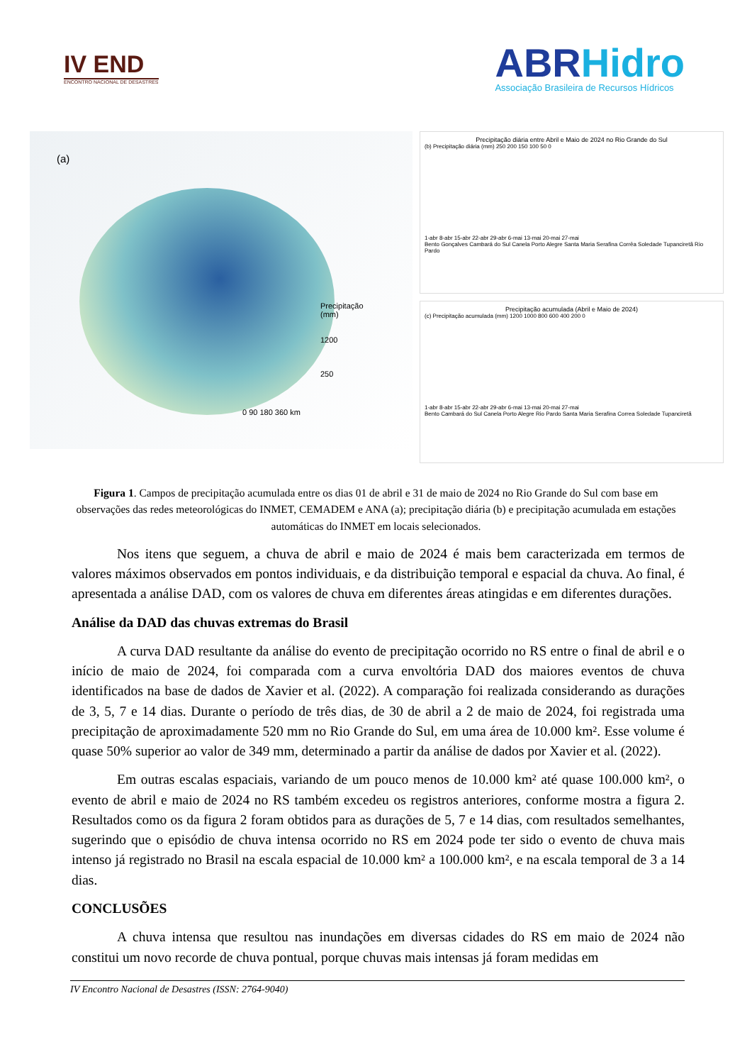IV END
ENCONTRO NACIONAL DE DESASTRES
ABRHidro
Associação Brasileira de Recursos Hídricos
(a)
Precipitação
(mm)
1200
250
0 90 180 360 km
Precipitação diária entre Abril e Maio de 2024 no Rio Grande do Sul
(b) Precipitação diária (mm) 250 200 150 100 50 0
1-abr 8-abr 15-abr 22-abr 29-abr 6-mai 13-mai 20-mai 27-mai
Bento Gonçalves Cambará do Sul Canela Porto Alegre Santa Maria Serafina Corrêa Soledade Tupanciretã Rio Pardo
Precipitação acumulada (Abril e Maio de 2024)
(c) Precipitação acumulada (mm) 1200 1000 800 600 400 200 0
1-abr 8-abr 15-abr 22-abr 29-abr 6-mai 13-mai 20-mai 27-mai
Bento Cambará do Sul Canela Porto Alegre Rio Pardo Santa Maria Serafina Correa Soledade Tupanciretã
Figura 1. Campos de precipitação acumulada entre os dias 01 de abril e 31 de maio de 2024 no Rio Grande do Sul com base em observações das redes meteorológicas do INMET, CEMADEM e ANA (a); precipitação diária (b) e precipitação acumulada em estações automáticas do INMET em locais selecionados.
Nos itens que seguem, a chuva de abril e maio de 2024 é mais bem caracterizada em termos de valores máximos observados em pontos individuais, e da distribuição temporal e espacial da chuva. Ao final, é apresentada a análise DAD, com os valores de chuva em diferentes áreas atingidas e em diferentes durações.
Análise da DAD das chuvas extremas do Brasil
A curva DAD resultante da análise do evento de precipitação ocorrido no RS entre o final de abril e o início de maio de 2024, foi comparada com a curva envoltória DAD dos maiores eventos de chuva identificados na base de dados de Xavier et al. (2022). A comparação foi realizada considerando as durações de 3, 5, 7 e 14 dias. Durante o período de três dias, de 30 de abril a 2 de maio de 2024, foi registrada uma precipitação de aproximadamente 520 mm no Rio Grande do Sul, em uma área de 10.000 km². Esse volume é quase 50% superior ao valor de 349 mm, determinado a partir da análise de dados por Xavier et al. (2022).
Em outras escalas espaciais, variando de um pouco menos de 10.000 km² até quase 100.000 km², o evento de abril e maio de 2024 no RS também excedeu os registros anteriores, conforme mostra a figura 2. Resultados como os da figura 2 foram obtidos para as durações de 5, 7 e 14 dias, com resultados semelhantes, sugerindo que o episódio de chuva intensa ocorrido no RS em 2024 pode ter sido o evento de chuva mais intenso já registrado no Brasil na escala espacial de 10.000 km² a 100.000 km², e na escala temporal de 3 a 14 dias.
CONCLUSÕES
A chuva intensa que resultou nas inundações em diversas cidades do RS em maio de 2024 não constitui um novo recorde de chuva pontual, porque chuvas mais intensas já foram medidas em
IV Encontro Nacional de Desastres (ISSN: 2764-9040)